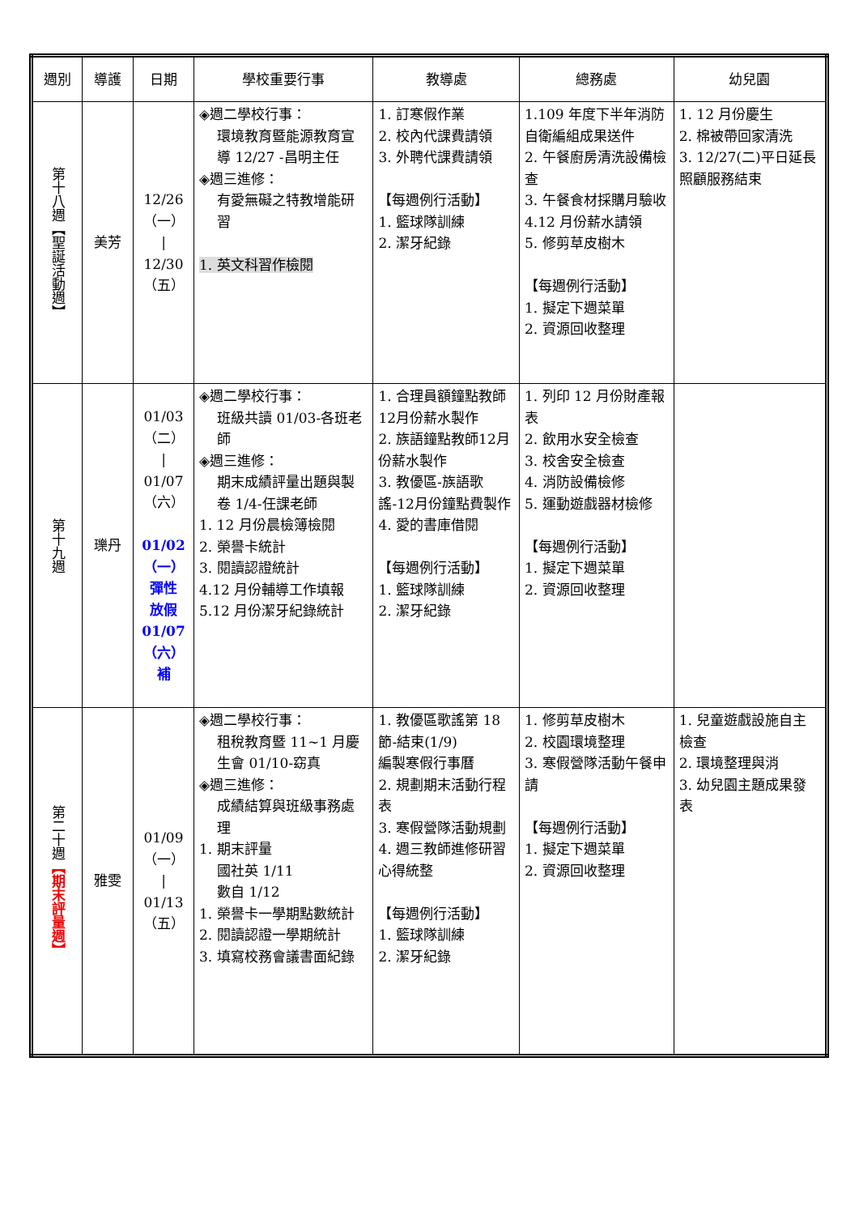| 週別 | 導護 | 日期 | 學校重要行事 | 教導處 | 總務處 | 幼兒園 |
| --- | --- | --- | --- | --- | --- | --- |
| 第十八週【聖誕活動週】 | 美芳 | 12/26 （一） / 12/30 （五） | ◈週二學校行事： 環境教育暨能源教育宣導 12/27 -昌明主任 ◈週三進修： 有愛無礙之特教增能研習 1. 英文科習作檢閱 | 1. 訂寒假作業 2. 校內代課費請領 3. 外聘代課費請領 【每週例行活動】 1. 籃球隊訓練 2. 潔牙紀錄 | 1.109 年度下半年消防自衛編組成果送件 2. 午餐廚房清洗設備檢查 3. 午餐食材採購月驗收 4.12 月份薪水請領 5. 修剪草皮樹木 【每週例行活動】 1. 擬定下週菜單 2. 資源回收整理 | 1. 12 月份慶生 2. 棉被帶回家清洗 3. 12/27(二)平日延長照顧服務結束 |
| 第十九週 | 瓅丹 | 01/03 （二） / 01/07 （六） 01/02 （一） 彈性 放假 01/07 （六） 補 | ◈週二學校行事： 班級共讀 01/03-各班老師 ◈週三進修： 期末成績評量出題與製卷 1/4-任課老師 1. 12 月份晨檢簿檢閱 2. 榮譽卡統計 3. 閱讀認證統計 4.12 月份輔導工作填報 5.12 月份潔牙紀錄統計 | 1. 合理員額鐘點教師12月份薪水製作 2. 族語鐘點教師12月份薪水製作 3. 教優區-族語歌謠-12月份鐘點費製作 4. 愛的書庫借閱 【每週例行活動】 1. 籃球隊訓練 2. 潔牙紀錄 | 1. 列印 12 月份財產報表 2. 飲用水安全檢查 3. 校舍安全檢查 4. 消防設備檢修 5. 運動遊戲器材檢修 【每週例行活動】 1. 擬定下週菜單 2. 資源回收整理 | |
| 第二十週 【期末評量週】 | 雅雯 | 01/09 （一） / 01/13 （五） | ◈週二學校行事： 租稅教育暨 11~1 月慶生會 01/10-窈真 ◈週三進修： 成績結算與班級事務處理 1. 期末評量 國社英 1/11 數自 1/12 1. 榮譽卡一學期點數統計 2. 閱讀認證一學期統計 3. 填寫校務會議書面紀錄 | 1. 教優區歌謠第 18 節-結束(1/9) 編製寒假行事曆 2. 規劃期末活動行程表 3. 寒假營隊活動規劃 4. 週三教師進修研習心得統整 【每週例行活動】 1. 籃球隊訓練 2. 潔牙紀錄 | 1. 修剪草皮樹木 2. 校園環境整理 3. 寒假營隊活動午餐申請 【每週例行活動】 1. 擬定下週菜單 2. 資源回收整理 | 1. 兒童遊戲設施自主檢查 2. 環境整理與消 3. 幼兒園主題成果發表 |